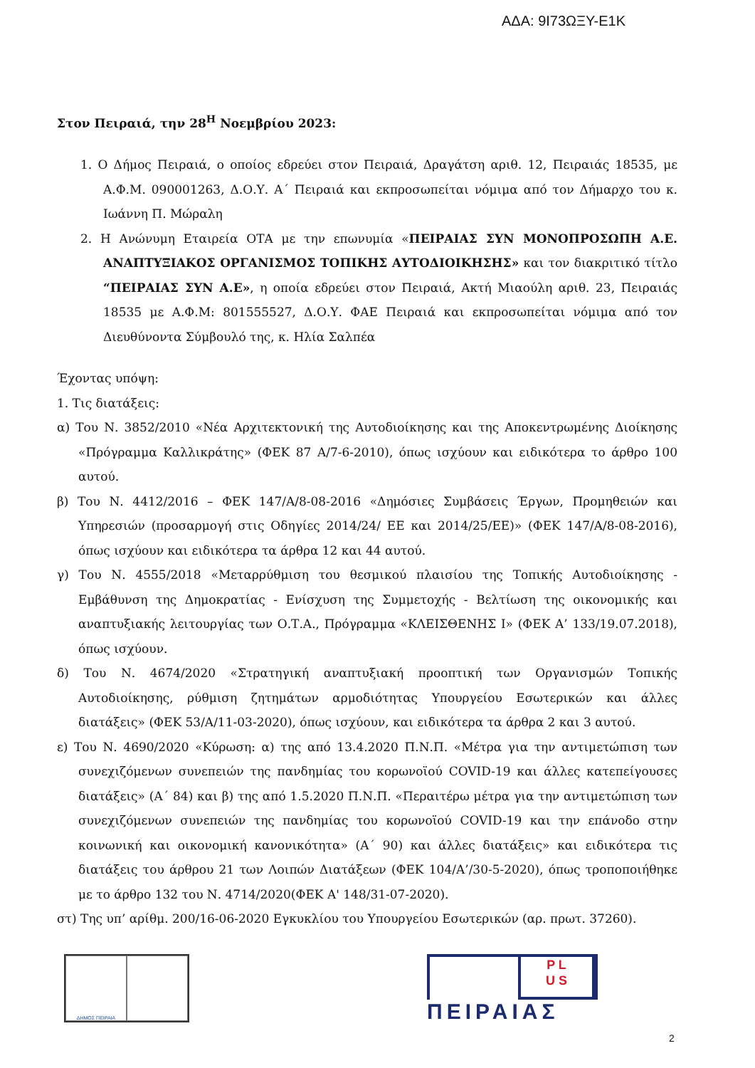ΑΔΑ: 9Ι73ΩΞΥ-Ε1Κ
Στον Πειραιά, την 28<sup>Η</sup> Νοεμβρίου 2023:
1. Ο Δήμος Πειραιά, ο οποίος εδρεύει στον Πειραιά, Δραγάτση αριθ. 12, Πειραιάς 18535, με Α.Φ.Μ. 090001263, Δ.Ο.Υ. Α΄ Πειραιά και εκπροσωπείται νόμιμα από τον Δήμαρχο του κ. Ιωάννη Π. Μώραλη
2. Η Ανώνυμη Εταιρεία ΟΤΑ με την επωνυμία «ΠΕΙΡΑΙΑΣ ΣΥΝ ΜΟΝΟΠΡΟΣΩΠΗ Α.Ε. ΑΝΑΠΤΥΞΙΑΚΟΣ ΟΡΓΑΝΙΣΜΟΣ ΤΟΠΙΚΗΣ ΑΥΤΟΔΙΟΙΚΗΣΗΣ» και τον διακριτικό τίτλο “ΠΕΙΡΑΙΑΣ ΣΥΝ Α.Ε», η οποία εδρεύει στον Πειραιά, Ακτή Μιαούλη αριθ. 23, Πειραιάς 18535 με Α.Φ.Μ: 801555527, Δ.Ο.Υ. ΦΑΕ Πειραιά και εκπροσωπείται νόμιμα από τον Διευθύνοντα Σύμβουλό της, κ. Ηλία Σαλπέα
Έχοντας υπόψη:
1. Τις διατάξεις:
α) Του Ν. 3852/2010 «Νέα Αρχιτεκτονική της Αυτοδιοίκησης και της Αποκεντρωμένης Διοίκησης «Πρόγραμμα Καλλικράτης» (ΦΕΚ 87 Α/7-6-2010), όπως ισχύουν και ειδικότερα το άρθρο 100 αυτού.
β) Του Ν. 4412/2016 – ΦΕΚ 147/Α/8-08-2016 «Δημόσιες Συμβάσεις Έργων, Προμηθειών και Υπηρεσιών (προσαρμογή στις Οδηγίες 2014/24/ ΕΕ και 2014/25/ΕΕ)» (ΦΕΚ 147/Α/8-08-2016), όπως ισχύουν και ειδικότερα τα άρθρα 12 και 44 αυτού.
γ) Του Ν. 4555/2018 «Μεταρρύθμιση του θεσμικού πλαισίου της Τοπικής Αυτοδιοίκησης - Εμβάθυνση της Δημοκρατίας - Ενίσχυση της Συμμετοχής - Βελτίωση της οικονομικής και αναπτυξιακής λειτουργίας των Ο.Τ.Α., Πρόγραμμα «ΚΛΕΙΣΘΕΝΗΣ Ι» (ΦΕΚ Α’ 133/19.07.2018), όπως ισχύουν.
δ) Του Ν. 4674/2020 «Στρατηγική αναπτυξιακή προοπτική των Οργανισμών Τοπικής Αυτοδιοίκησης, ρύθμιση ζητημάτων αρμοδιότητας Υπουργείου Εσωτερικών και άλλες διατάξεις» (ΦΕΚ 53/Α/11-03-2020), όπως ισχύουν, και ειδικότερα τα άρθρα 2 και 3 αυτού.
ε) Του Ν. 4690/2020 «Κύρωση: α) της από 13.4.2020 Π.Ν.Π. «Μέτρα για την αντιμετώπιση των συνεχιζόμενων συνεπειών της πανδημίας του κορωνοϊού COVID-19 και άλλες κατεπείγουσες διατάξεις» (Α΄ 84) και β) της από 1.5.2020 Π.Ν.Π. «Περαιτέρω μέτρα για την αντιμετώπιση των συνεχιζόμενων συνεπειών της πανδημίας του κορωνοϊού COVID-19 και την επάνοδο στην κοινωνική και οικονομική κανονικότητα» (Α΄ 90) και άλλες διατάξεις» και ειδικότερα τις διατάξεις του άρθρου 21 των Λοιπών Διατάξεων (ΦΕΚ 104/Α’/30-5-2020), όπως τροποποιήθηκε με το άρθρο 132 του Ν. 4714/2020(ΦΕΚ Α' 148/31-07-2020).
στ) Της υπ’ αρίθμ. 200/16-06-2020 Εγκυκλίου του Υπουργείου Εσωτερικών (αρ. πρωτ. 37260).
ΔΗΜΟΣ ΠΕΙΡΑΙΑ
P L
U S
ΠΕΙΡΑΙΑΣ
2